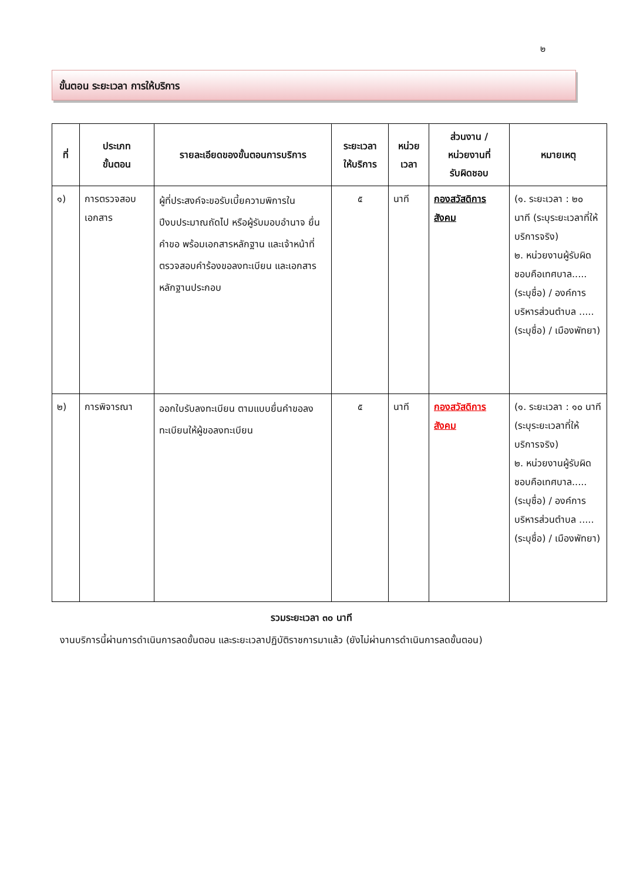๒
ขั้นตอน ระยะเวลา การให้บริการ
| ที่ | ประเภท ขั้นตอน | รายละเอียดของขั้นตอนการบริการ | ระยะเวลา ให้บริการ | หน่วย เวลา | ส่วนงาน / หน่วยงานที่ รับผิดชอบ | หมายเหตุ |
| --- | --- | --- | --- | --- | --- | --- |
| ๑) | การตรวจสอบ เอกสาร | ผู้ที่ประสงค์จะขอรับเบี้ยความพิการในปีงบประมาณถัดไป หรือผู้รับมอบอำนาจ ยื่นคำขอ พร้อมเอกสารหลักฐาน และเจ้าหน้าที่ตรวจสอบคำร้องขอลงทะเบียน และเอกสารหลักฐานประกอบ | ๕ | นาที | กองสวัสดิการสังคม | (๑. ระยะเวลา : ๒๐ นาที (ระบุระยะเวลาที่ให้บริการจริง) ๒. หน่วยงานผู้รับผิดชอบคือเทศบาล.....(ระบุชื่อ) / องค์การบริหารส่วนตำบล .....(ระบุชื่อ) / เมืองพัทยา) |
| ๒) | การพิจารณา | ออกใบรับลงทะเบียน ตามแบบยื่นคำขอลงทะเบียนให้ผู้ขอลงทะเบียน | ๕ | นาที | กองสวัสดิการสังคม | (๑. ระยะเวลา : ๑๐ นาที (ระบุระยะเวลาที่ให้บริการจริง) ๒. หน่วยงานผู้รับผิดชอบคือเทศบาล.....(ระบุชื่อ) / องค์การบริหารส่วนตำบล .....(ระบุชื่อ) / เมืองพัทยา) |
รวมระยะเวลา ๓๐ นาที
งานบริการนี้ผ่านการดำเนินการลดขั้นตอน และระยะเวลาปฏิบัติราชการมาแล้ว (ยังไม่ผ่านการดำเนินการลดขั้นตอน)